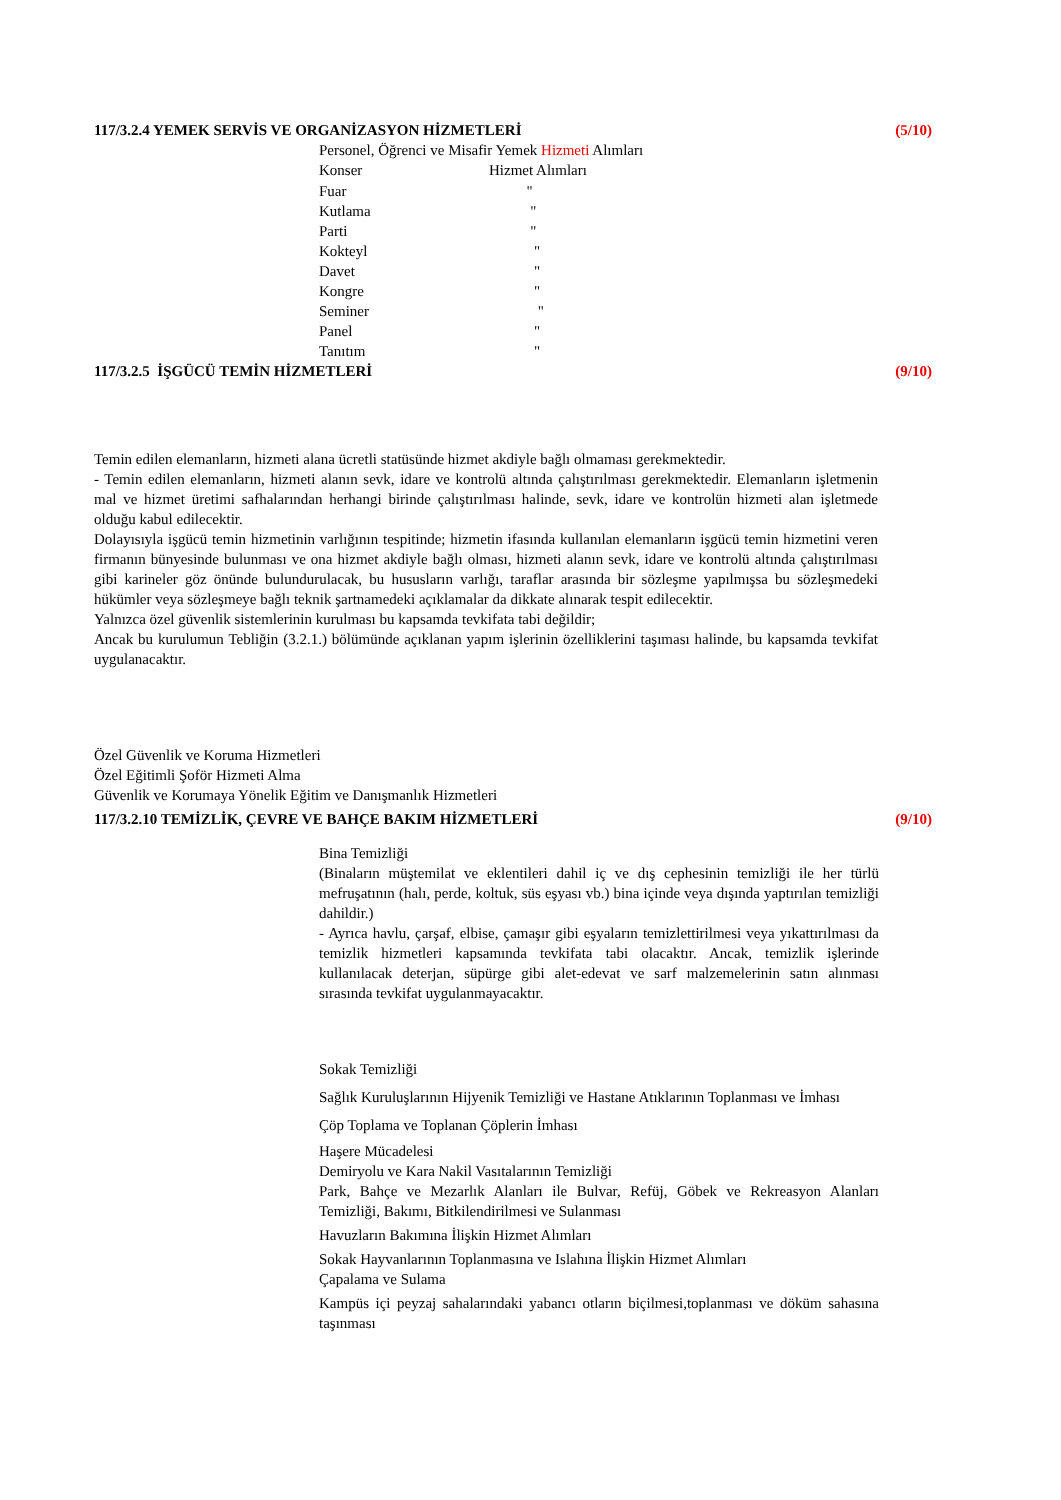117/3.2.4 YEMEK SERVİS VE ORGANİZASYON HİZMETLERİ (5/10)
Personel, Öğrenci ve Misafir Yemek Hizmeti Alımları
Konser Hizmet Alımları
Fuar "
Kutlama "
Parti "
Kokteyl "
Davet "
Kongre "
Seminer "
Panel "
Tanıtım "
117/3.2.5 İŞGÜCÜ TEMİN HİZMETLERİ (9/10)
Temin edilen elemanların, hizmeti alana ücretli statüsünde hizmet akdiyle bağlı olmaması gerekmektedir.
- Temin edilen elemanların, hizmeti alanın sevk, idare ve kontrolü altında çalıştırılması gerekmektedir. Elemanların işletmenin mal ve hizmet üretimi safhalarından herhangi birinde çalıştırılması halinde, sevk, idare ve kontrolün hizmeti alan işletmede olduğu kabul edilecektir.
Dolayısıyla işgücü temin hizmetinin varlığının tespitinde; hizmetin ifasında kullanılan elemanların işgücü temin hizmetini veren firmanın bünyesinde bulunması ve ona hizmet akdiyle bağlı olması, hizmeti alanın sevk, idare ve kontrolü altında çalıştırılması gibi karineler göz önünde bulundurulacak, bu hususların varlığı, taraflar arasında bir sözleşme yapılmışsa bu sözleşmedeki hükümler veya sözleşmeye bağlı teknik şartnamedeki açıklamalar da dikkate alınarak tespit edilecektir.
Yalnızca özel güvenlik sistemlerinin kurulması bu kapsamda tevkifata tabi değildir;
Ancak bu kurulumun Tebliğin (3.2.1.) bölümünde açıklanan yapım işlerinin özelliklerini taşıması halinde, bu kapsamda tevkifat uygulanacaktır.
Özel Güvenlik ve Koruma Hizmetleri
Özel Eğitimli Şoför Hizmeti Alma
Güvenlik ve Korumaya Yönelik Eğitim ve Danışmanlık Hizmetleri
117/3.2.10 TEMİZLİK, ÇEVRE VE BAHÇE BAKIM HİZMETLERİ (9/10)
Bina Temizliği
(Binaların müştemilat ve eklentileri dahil iç ve dış cephesinin temizliği ile her türlü mefruşatının (halı, perde, koltuk, süs eşyası vb.) bina içinde veya dışında yaptırılan temizliği dahildir.)
- Ayrıca havlu, çarşaf, elbise, çamaşır gibi eşyaların temizlettirilmesi veya yıkattırılması da temizlik hizmetleri kapsamında tevkifata tabi olacaktır. Ancak, temizlik işlerinde kullanılacak deterjan, süpürge gibi alet-edevat ve sarf malzemelerinin satın alınması sırasında tevkifat uygulanmayacaktır.
Sokak Temizliği
Sağlık Kuruluşlarının Hijyenik Temizliği ve Hastane Atıklarının Toplanması ve İmhası
Çöp Toplama ve Toplanan Çöplerin İmhası
Haşere Mücadelesi
Demiryolu ve Kara Nakil Vasıtalarının Temizliği
Park, Bahçe ve Mezarlık Alanları ile Bulvar, Refüj, Göbek ve Rekreasyon Alanları Temizliği, Bakımı, Bitkilendirilmesi ve Sulanması
Havuzların Bakımına İlişkin Hizmet Alımları
Sokak Hayvanlarının Toplanmasına ve Islahına İlişkin Hizmet Alımları
Çapalama ve Sulama
Kampüs içi peyzaj sahalarındaki yabancı otların biçilmesi,toplanması ve döküm sahasına taşınması